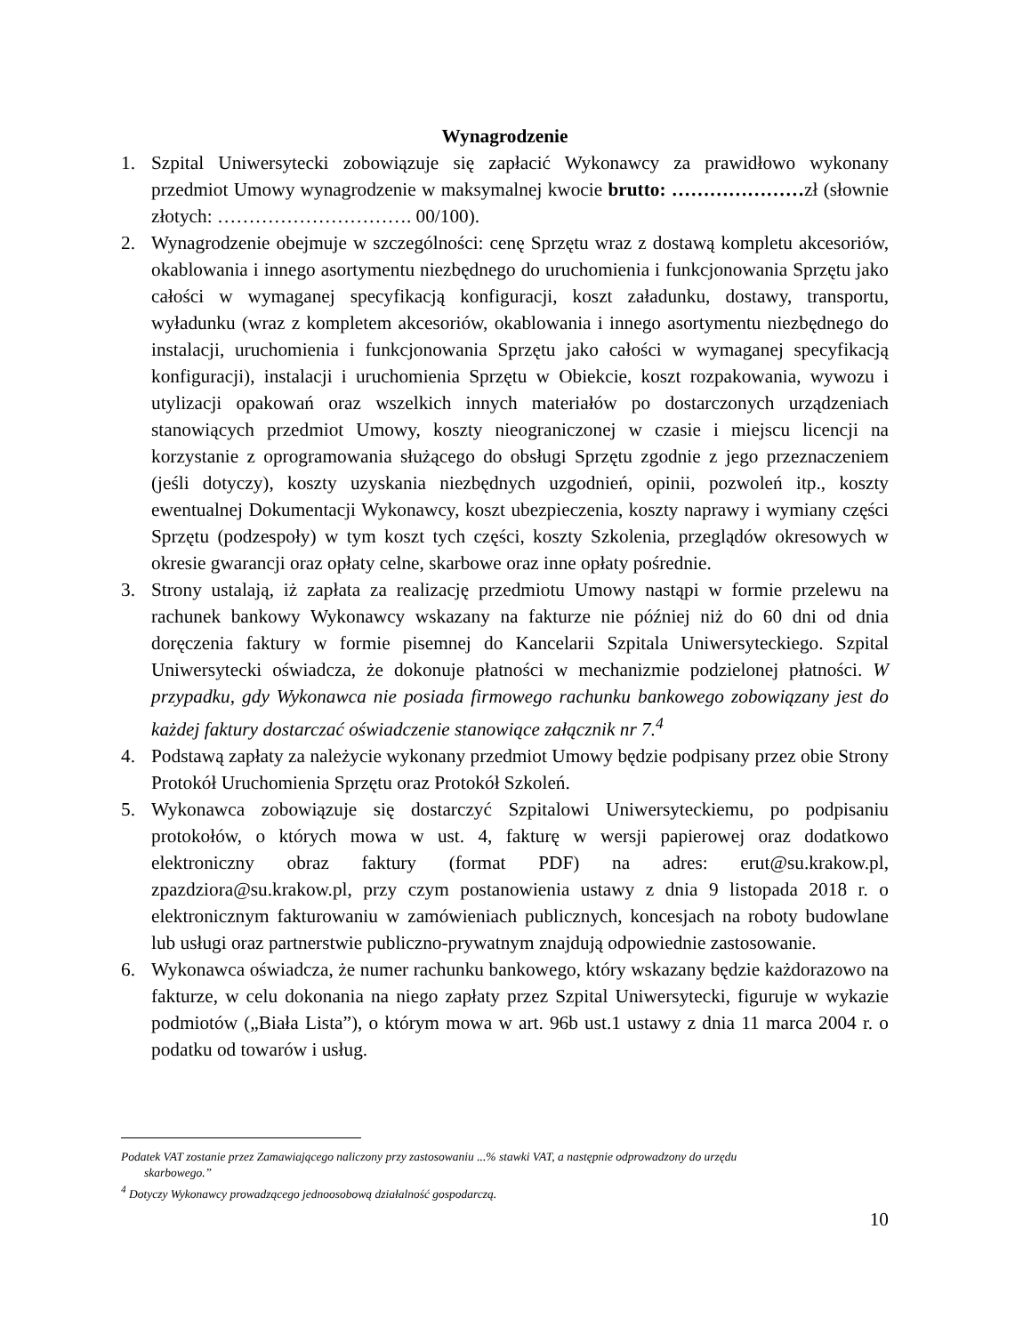Wynagrodzenie
1. Szpital Uniwersytecki zobowiązuje się zapłacić Wykonawcy za prawidłowo wykonany przedmiot Umowy wynagrodzenie w maksymalnej kwocie brutto: …………………zł (słownie złotych: …………………………. 00/100).
2. Wynagrodzenie obejmuje w szczególności: cenę Sprzętu wraz z dostawą kompletu akcesoriów, okablowania i innego asortymentu niezbędnego do uruchomienia i funkcjonowania Sprzętu jako całości w wymaganej specyfikacją konfiguracji, koszt załadunku, dostawy, transportu, wyładunku (wraz z kompletem akcesoriów, okablowania i innego asortymentu niezbędnego do instalacji, uruchomienia i funkcjonowania Sprzętu jako całości w wymaganej specyfikacją konfiguracji), instalacji i uruchomienia Sprzętu w Obiekcie, koszt rozpakowania, wywozu i utylizacji opakowań oraz wszelkich innych materiałów po dostarczonych urządzeniach stanowiących przedmiot Umowy, koszty nieograniczonej w czasie i miejscu licencji na korzystanie z oprogramowania służącego do obsługi Sprzętu zgodnie z jego przeznaczeniem (jeśli dotyczy), koszty uzyskania niezbędnych uzgodnień, opinii, pozwoleń itp., koszty ewentualnej Dokumentacji Wykonawcy, koszt ubezpieczenia, koszty naprawy i wymiany części Sprzętu (podzespoły) w tym koszt tych części, koszty Szkolenia, przeglądów okresowych w okresie gwarancji oraz opłaty celne, skarbowe oraz inne opłaty pośrednie.
3. Strony ustalają, iż zapłata za realizację przedmiotu Umowy nastąpi w formie przelewu na rachunek bankowy Wykonawcy wskazany na fakturze nie później niż do 60 dni od dnia doręczenia faktury w formie pisemnej do Kancelarii Szpitala Uniwersyteckiego. Szpital Uniwersytecki oświadcza, że dokonuje płatności w mechanizmie podzielonej płatności. W przypadku, gdy Wykonawca nie posiada firmowego rachunku bankowego zobowiązany jest do każdej faktury dostarczać oświadczenie stanowiące załącznik nr 7.<sup>4</sup>
4. Podstawą zapłaty za należycie wykonany przedmiot Umowy będzie podpisany przez obie Strony Protokół Uruchomienia Sprzętu oraz Protokół Szkoleń.
5. Wykonawca zobowiązuje się dostarczyć Szpitalowi Uniwersyteckiemu, po podpisaniu protokołów, o których mowa w ust. 4, fakturę w wersji papierowej oraz dodatkowo elektroniczny obraz faktury (format PDF) na adres: erut@su.krakow.pl, zpazdziora@su.krakow.pl, przy czym postanowienia ustawy z dnia 9 listopada 2018 r. o elektronicznym fakturowaniu w zamówieniach publicznych, koncesjach na roboty budowlane lub usługi oraz partnerstwie publiczno-prywatnym znajdują odpowiednie zastosowanie.
6. Wykonawca oświadcza, że numer rachunku bankowego, który wskazany będzie każdorazowo na fakturze, w celu dokonania na niego zapłaty przez Szpital Uniwersytecki, figuruje w wykazie podmiotów („Biała Lista”), o którym mowa w art. 96b ust.1 ustawy z dnia 11 marca 2004 r. o podatku od towarów i usług.
Podatek VAT zostanie przez Zamawiającego naliczony przy zastosowaniu ...% stawki VAT, a następnie odprowadzony do urzędu
skarbowego.”
<sup>4</sup> Dotyczy Wykonawcy prowadzącego jednoosobową działalność gospodarczą.
10